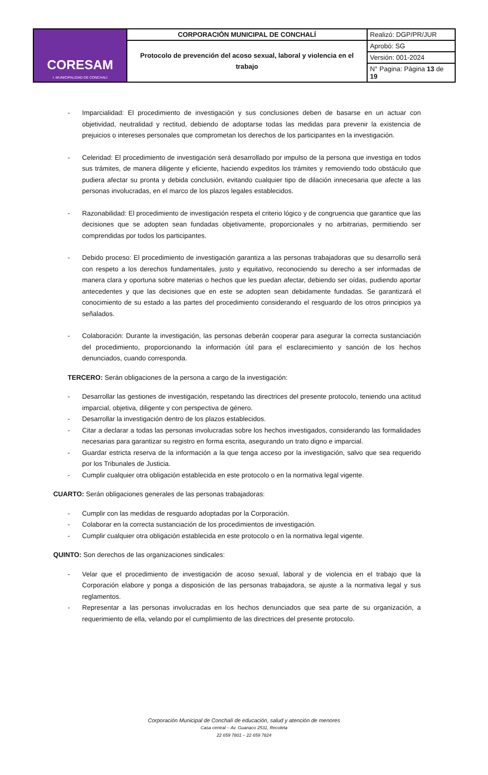| CORESAM I. MUNICIPALIDAD DE CONCHALÍ | CORPORACIÓN MUNICIPAL DE CONCHALÍ | Realizó: DGP/PR/JUR |
| | Protocolo de prevención del acoso sexual, laboral y violencia en el trabajo | Aprobó: SG |
| | | Versión: 001-2024 |
| | | N° Pagina: Página 13 de 19 |
- Imparcialidad: El procedimiento de investigación y sus conclusiones deben de basarse en un actuar con objetividad, neutralidad y rectitud, debiendo de adoptarse todas las medidas para prevenir la existencia de prejuicios o intereses personales que comprometan los derechos de los participantes en la investigación.
- Celeridad: El procedimiento de investigación será desarrollado por impulso de la persona que investiga en todos sus trámites, de manera diligente y eficiente, haciendo expeditos los trámites y removiendo todo obstáculo que pudiera afectar su pronta y debida conclusión, evitando cualquier tipo de dilación innecesaria que afecte a las personas involucradas, en el marco de los plazos legales establecidos.
- Razonabilidad: El procedimiento de investigación respeta el criterio lógico y de congruencia que garantice que las decisiones que se adopten sean fundadas objetivamente, proporcionales y no arbitrarias, permitiendo ser comprendidas por todos los participantes.
- Debido proceso: El procedimiento de investigación garantiza a las personas trabajadoras que su desarrollo será con respeto a los derechos fundamentales, justo y equitativo, reconociendo su derecho a ser informadas de manera clara y oportuna sobre materias o hechos que les puedan afectar, debiendo ser oídas, pudiendo aportar antecedentes y que las decisiones que en este se adopten sean debidamente fundadas. Se garantizará el conocimiento de su estado a las partes del procedimiento considerando el resguardo de los otros principios ya señalados.
- Colaboración: Durante la investigación, las personas deberán cooperar para asegurar la correcta sustanciación del procedimiento, proporcionando la información útil para el esclarecimiento y sanción de los hechos denunciados, cuando corresponda.
TERCERO: Serán obligaciones de la persona a cargo de la investigación:
- Desarrollar las gestiones de investigación, respetando las directrices del presente protocolo, teniendo una actitud imparcial, objetiva, diligente y con perspectiva de género.
- Desarrollar la investigación dentro de los plazos establecidos.
- Citar a declarar a todas las personas involucradas sobre los hechos investigados, considerando las formalidades necesarias para garantizar su registro en forma escrita, asegurando un trato digno e imparcial.
- Guardar estricta reserva de la información a la que tenga acceso por la investigación, salvo que sea requerido por los Tribunales de Justicia.
- Cumplir cualquier otra obligación establecida en este protocolo o en la normativa legal vigente.
CUARTO: Serán obligaciones generales de las personas trabajadoras:
- Cumplir con las medidas de resguardo adoptadas por la Corporación.
- Colaborar en la correcta sustanciación de los procedimientos de investigación.
- Cumplir cualquier otra obligación establecida en este protocolo o en la normativa legal vigente.
QUINTO: Son derechos de las organizaciones sindicales:
- Velar que el procedimiento de investigación de acoso sexual, laboral y de violencia en el trabajo que la Corporación elabore y ponga a disposición de las personas trabajadora, se ajuste a la normativa legal y sus reglamentos.
- Representar a las personas involucradas en los hechos denunciados que sea parte de su organización, a requerimiento de ella, velando por el cumplimiento de las directrices del presente protocolo.
Corporación Municipal de Conchalí de educación, salud y atención de menores
Casa central – Av. Guanaco 2531, Recoleta
22 659 7801 – 22 659 7824